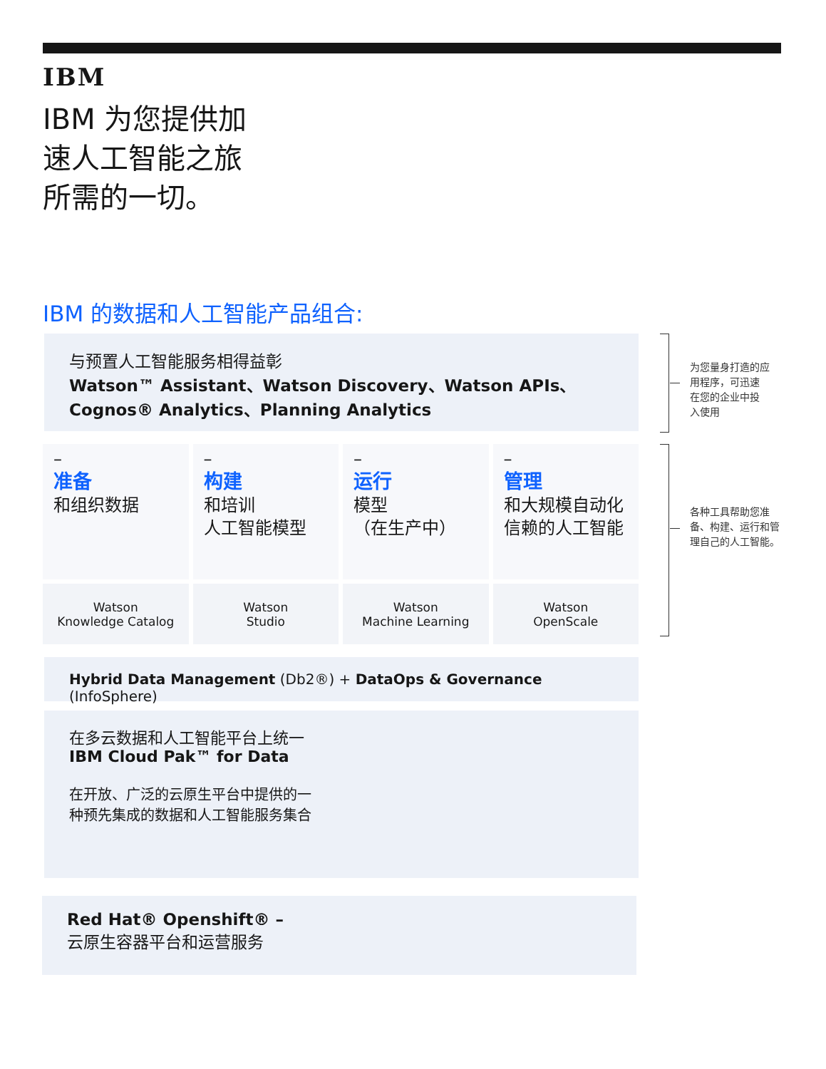IBM
IBM 为您提供加
速人工智能之旅
所需的一切。
IBM 的数据和人工智能产品组合:
与预置人工智能服务相得益彰
Watson™ Assistant、Watson Discovery、Watson APIs、
Cognos® Analytics、Planning Analytics
–
准备
和组织数据
Watson
Knowledge Catalog
–
构建
和培训
人工智能模型
Watson
Studio
–
运行
模型
（在生产中）
Watson
Machine Learning
–
管理
和大规模自动化
信赖的人工智能
Watson
OpenScale
Hybrid Data Management (Db2®) + DataOps & Governance (InfoSphere)
在多云数据和人工智能平台上统一
IBM Cloud Pak™ for Data
在开放、广泛的云原生平台中提供的一
种预先集成的数据和人工智能服务集合
Red Hat® Openshift® –
云原生容器平台和运营服务
为您量身打造的应
用程序，可迅速
在您的企业中投
入使用
各种工具帮助您准
备、构建、运行和管
理自己的人工智能。